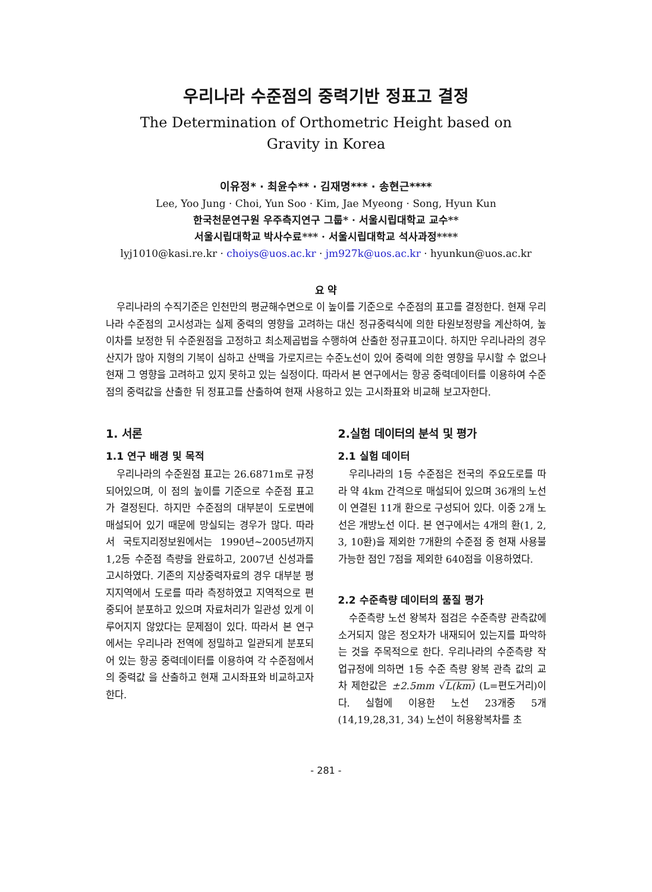우리나라 수준점의 중력기반 정표고 결정
The Determination of Orthometric Height based on
Gravity in Korea
이유정* · 최윤수** · 김재명*** · 송현근****
Lee, Yoo Jung · Choi, Yun Soo · Kim, Jae Myeong · Song, Hyun Kun
한국천문연구원 우주측지연구 그룹* · 서울시립대학교 교수**
서울시립대학교 박사수료*** · 서울시립대학교 석사과정****
lyj1010@kasi.re.kr · choiys@uos.ac.kr · jm927k@uos.ac.kr · hyunkun@uos.ac.kr
요 약
우리나라의 수직기준은 인천만의 평균해수면으로 이 높이를 기준으로 수준점의 표고를 결정한다. 현재 우리나라 수준점의 고시성과는 실제 중력의 영향을 고려하는 대신 정규중력식에 의한 타원보정량을 계산하여, 높이차를 보정한 뒤 수준원점을 고정하고 최소제곱법을 수행하여 산출한 정규표고이다. 하지만 우리나라의 경우 산지가 많아 지형의 기복이 심하고 산맥을 가로지르는 수준노선이 있어 중력에 의한 영향을 무시할 수 없으나 현재 그 영향을 고려하고 있지 못하고 있는 실정이다. 따라서 본 연구에서는 항공 중력데이터를 이용하여 수준점의 중력값을 산출한 뒤 정표고를 산출하여 현재 사용하고 있는 고시좌표와 비교해 보고자한다.
1. 서론
1.1 연구 배경 및 목적
우리나라의 수준원점 표고는 26.6871m로 규정되어있으며, 이 점의 높이를 기준으로 수준점 표고가 결정된다. 하지만 수준점의 대부분이 도로변에 매설되어 있기 때문에 망실되는 경우가 많다. 따라서 국토지리정보원에서는 1990년~2005년까지 1,2등 수준점 측량을 완료하고, 2007년 신성과를 고시하였다. 기존의 지상중력자료의 경우 대부분 평지지역에서 도로를 따라 측정하였고 지역적으로 편중되어 분포하고 있으며 자료처리가 일관성 있게 이루어지지 않았다는 문제점이 있다. 따라서 본 연구에서는 우리나라 전역에 정밀하고 일관되게 분포되어 있는 항공 중력데이터를 이용하여 각 수준점에서의 중력값 을 산출하고 현재 고시좌표와 비교하고자 한다.
2.실험 데이터의 분석 및 평가
2.1 실험 데이터
우리나라의 1등 수준점은 전국의 주요도로를 따라 약 4km 간격으로 매설되어 있으며 36개의 노선이 연결된 11개 환으로 구성되어 있다. 이중 2개 노선은 개방노선 이다. 본 연구에서는 4개의 환(1, 2, 3, 10환)을 제외한 7개환의 수준점 중 현재 사용불가능한 점인 7점을 제외한 640점을 이용하였다.
2.2 수준측량 데이터의 품질 평가
수준측량 노선 왕복차 점검은 수준측량 관측값에 소거되지 않은 정오차가 내재되어 있는지를 파악하는 것을 주목적으로 한다. 우리나라의 수준측량 작업규정에 의하면 1등 수준 측량 왕복 관측 값의 교차 제한값은 ±2.5mm √L(km) (L=편도거리)이다. 실험에 이용한 노선 23개중 5개(14,19,28,31, 34) 노선이 허용왕복차를 초
- 281 -